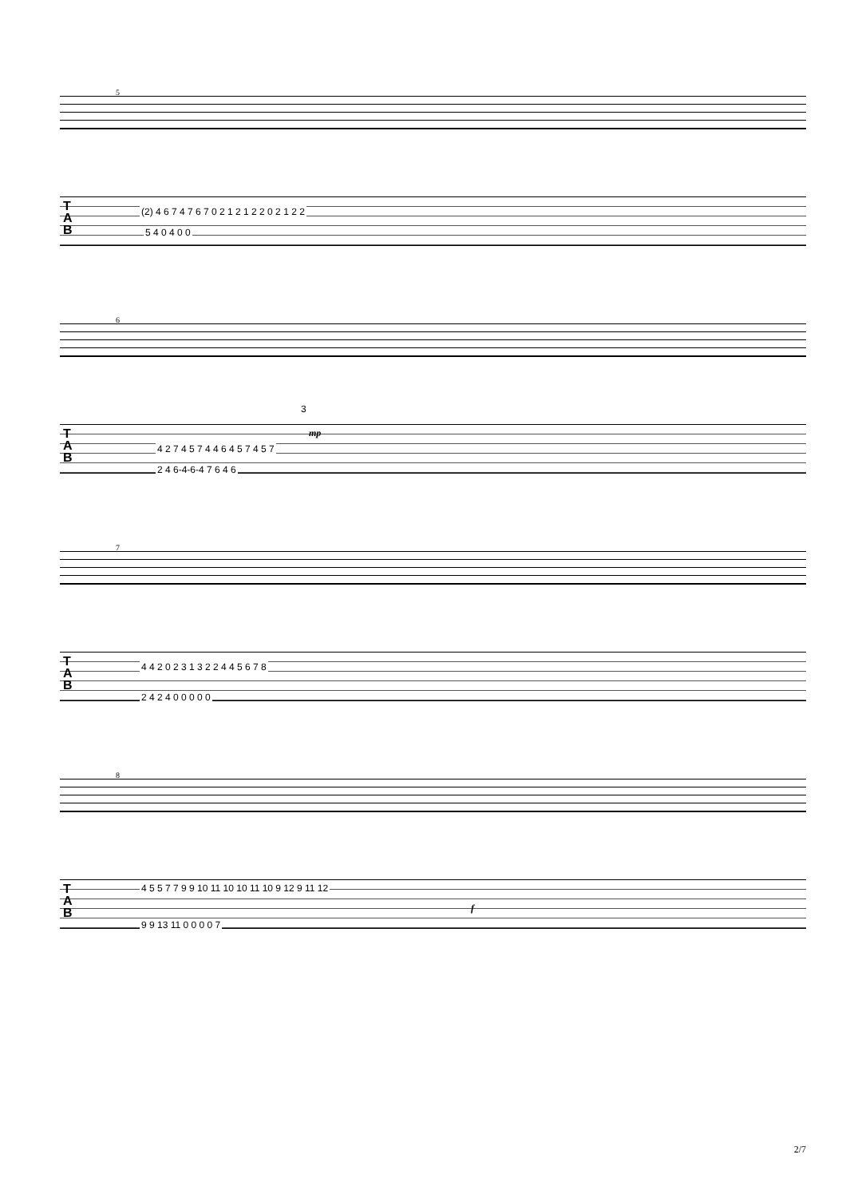5
T
A
B
(2) 4 6 7 4 7 6 7 0 2 1 2 1 2 2 0 2 1 2 2
5 4 0 4 0 0
6
T
A
B
3
mp
4 2 7 4 5 7 4 4 6 4 5 7 4 5 7
2 4 6-4-6-4 7 6 4 6
7
T
A
B
4 4 2 0 2 3 1 3 2 2 4 4 5 6 7 8
2 4 2 4 0 0 0 0 0
8
T
A
B
f
4 5 5 7 7 9 9 10 11 10 10 11 10 9 12 9 11 12
9 9 13 11 0 0 0 0 7
2/7